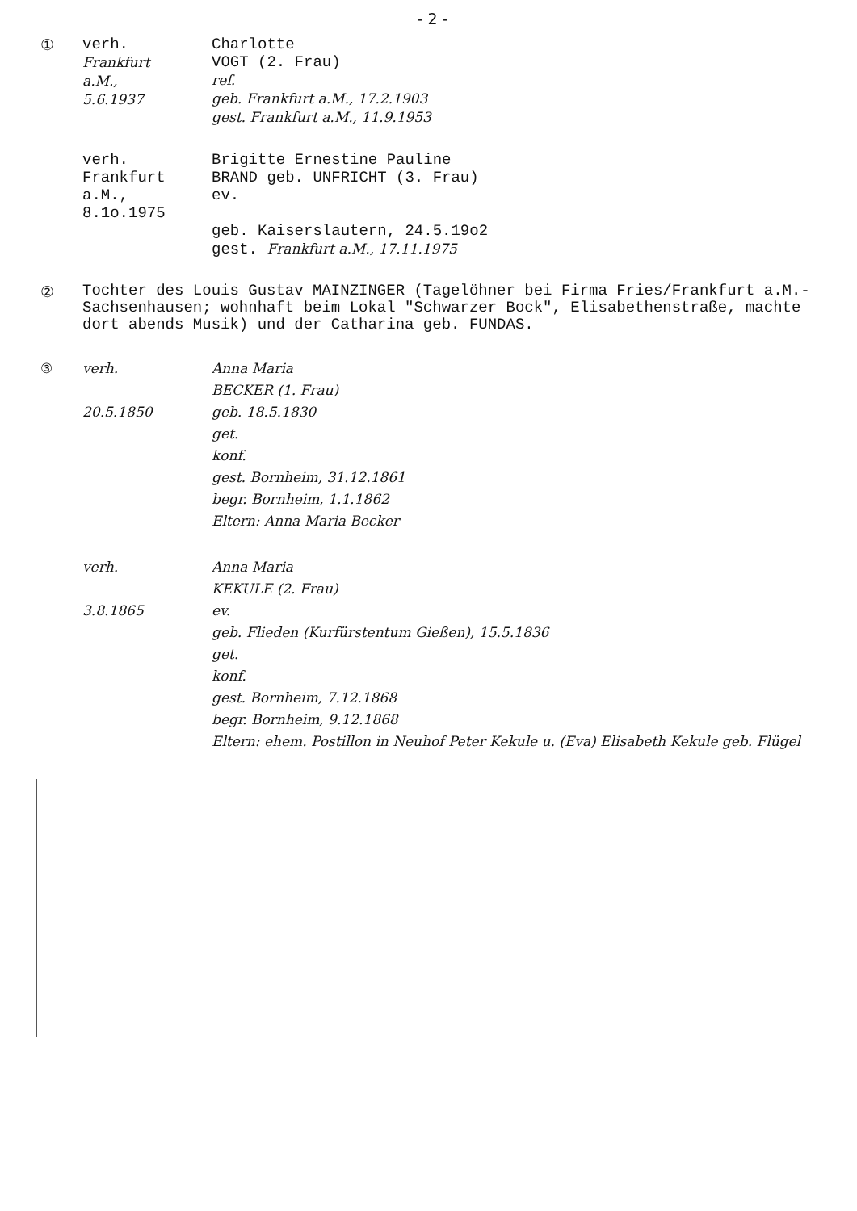- 2 -
① verh.
Frankfurt
a.M.,
5.6.1937
Charlotte
VOGT (2. Frau)
ref.
geb. Frankfurt a.M., 17.2.1903
gest. Frankfurt a.M., 11.9.1953
verh.
Frankfurt
a.M.,
8.1o.1975
Brigitte Ernestine Pauline
BRAND geb. UNFRICHT (3. Frau)
ev.
geb. Kaiserslautern, 24.5.19o2
gest. Frankfurt a.M., 17.11.1975
②
Tochter des Louis Gustav MAINZINGER (Tagelöhner bei Firma Fries/Frankfurt a.M.-Sachsenhausen; wohnhaft beim Lokal "Schwarzer Bock", Elisabethenstraße, machte dort abends Musik) und der Catharina geb. FUNDAS.
③ verh.
20.5.1850
Anna Maria
BECKER (1. Frau)
geb. 18.5.1830
get.
konf.
gest. Bornheim, 31.12.1861
begr. Bornheim, 1.1.1862
Eltern: Anna Maria Becker
verh.
3.8.1865
Anna Maria
KEKULE (2. Frau)
ev.
geb. Flieden (Kurfürstentum Gießen), 15.5.1836
get.
konf.
gest. Bornheim, 7.12.1868
begr. Bornheim, 9.12.1868
Eltern: ehem. Postillon in Neuhof Peter Kekule u. (Eva) Elisabeth Kekule geb. Flügel